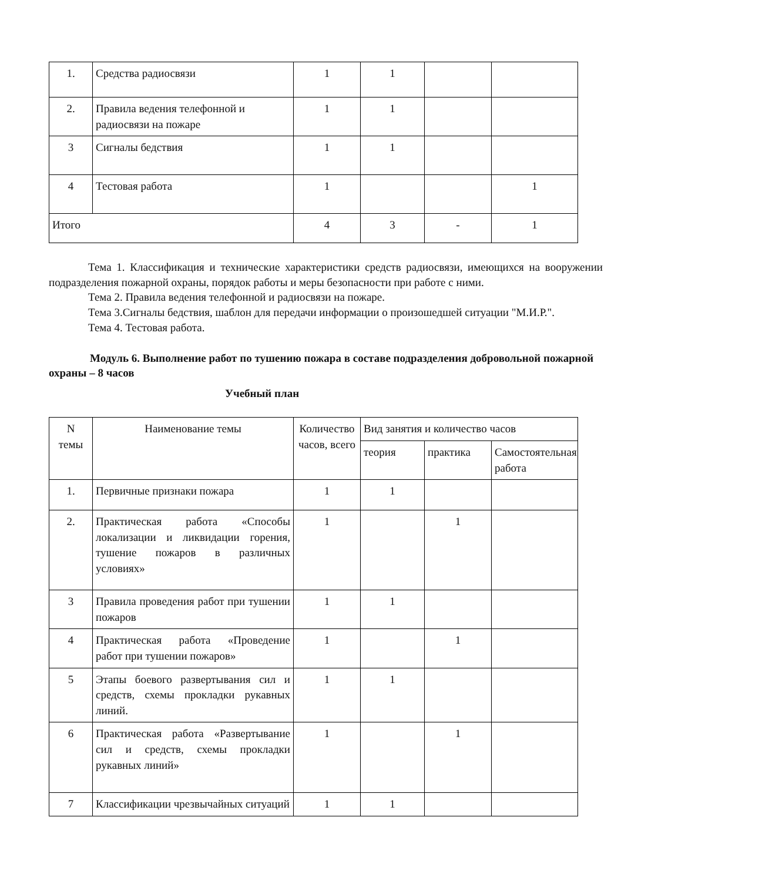| 1. | Средства радиосвязи | 1 | 1 | | |
| 2. | Правила ведения телефонной и радиосвязи на пожаре | 1 | 1 | | |
| 3 | Сигналы бедствия | 1 | 1 | | |
| 4 | Тестовая работа | 1 | | | 1 |
| Итого | | 4 | 3 | - | 1 |
Тема 1. Классификация и технические характеристики средств радиосвязи, имеющихся на вооружении подразделения пожарной охраны, порядок работы и меры безопасности при работе с ними.
Тема 2. Правила ведения телефонной и радиосвязи на пожаре.
Тема 3.Сигналы бедствия, шаблон для передачи информации о произошедшей ситуации "М.И.Р.".
Тема 4. Тестовая работа.
Модуль 6. Выполнение работ по тушению пожара в составе подразделения добровольной пожарной охраны – 8 часов
Учебный план
| N темы | Наименование темы | Количество часов, всего | Вид занятия и количество часов | | |
| --- | --- | --- | --- | --- | --- |
| | | | теория | практика | Самостоятельная работа |
| 1. | Первичные признаки пожара | 1 | 1 | | |
| 2. | Практическая работа «Способы локализации и ликвидации горения, тушение пожаров в различных условиях» | 1 | | 1 | |
| 3 | Правила проведения работ при тушении пожаров | 1 | 1 | | |
| 4 | Практическая работа «Проведение работ при тушении пожаров» | 1 | | 1 | |
| 5 | Этапы боевого развертывания сил и средств, схемы прокладки рукавных линий. | 1 | 1 | | |
| 6 | Практическая работа «Развертывание сил и средств, схемы прокладки рукавных линий» | 1 | | 1 | |
| 7 | Классификации чрезвычайных ситуаций | 1 | 1 | | |